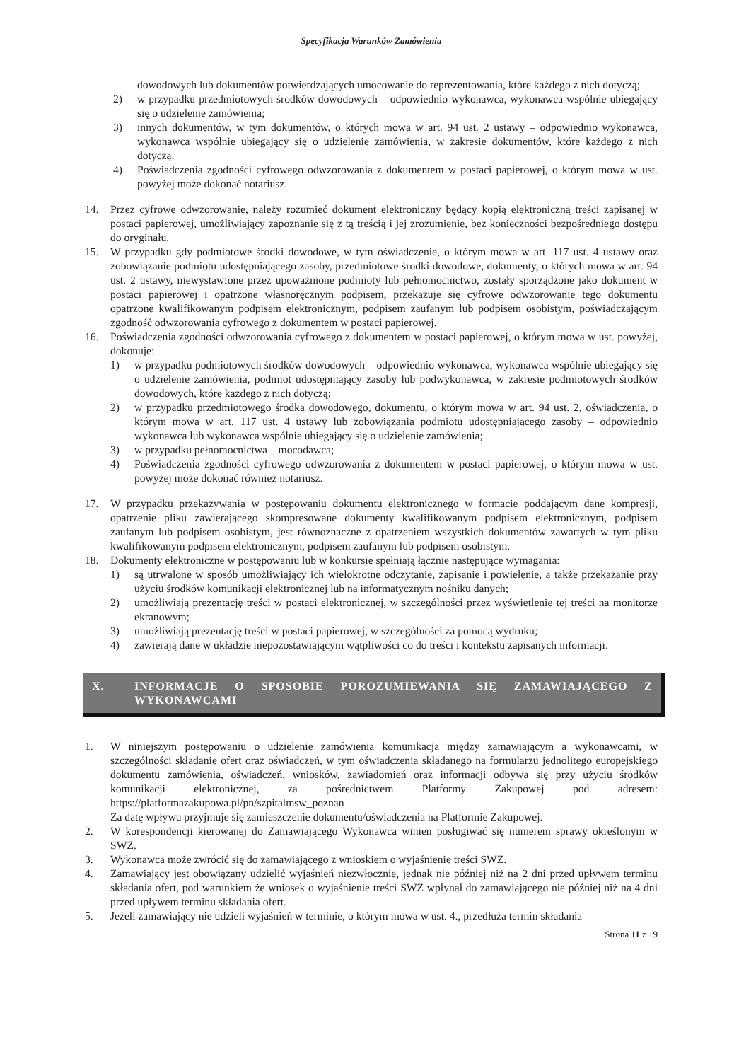Specyfikacja Warunków Zamówienia
dowodowych lub dokumentów potwierdzających umocowanie do reprezentowania, które każdego z nich dotyczą;
2) w przypadku przedmiotowych środków dowodowych – odpowiednio wykonawca, wykonawca wspólnie ubiegający się o udzielenie zamówienia;
3) innych dokumentów, w tym dokumentów, o których mowa w art. 94 ust. 2 ustawy – odpowiednio wykonawca, wykonawca wspólnie ubiegający się o udzielenie zamówienia, w zakresie dokumentów, które każdego z nich dotyczą.
4) Poświadczenia zgodności cyfrowego odwzorowania z dokumentem w postaci papierowej, o którym mowa w ust. powyżej może dokonać notariusz.
14. Przez cyfrowe odwzorowanie, należy rozumieć dokument elektroniczny będący kopią elektroniczną treści zapisanej w postaci papierowej, umożliwiający zapoznanie się z tą treścią i jej zrozumienie, bez konieczności bezpośredniego dostępu do oryginału.
15. W przypadku gdy podmiotowe środki dowodowe, w tym oświadczenie, o którym mowa w art. 117 ust. 4 ustawy oraz zobowiązanie podmiotu udostępniającego zasoby, przedmiotowe środki dowodowe, dokumenty, o których mowa w art. 94 ust. 2 ustawy, niewystawione przez upoważnione podmioty lub pełnomocnictwo, zostały sporządzone jako dokument w postaci papierowej i opatrzone własnoręcznym podpisem, przekazuje się cyfrowe odwzorowanie tego dokumentu opatrzone kwalifikowanym podpisem elektronicznym, podpisem zaufanym lub podpisem osobistym, poświadczającym zgodność odwzorowania cyfrowego z dokumentem w postaci papierowej.
16. Poświadczenia zgodności odwzorowania cyfrowego z dokumentem w postaci papierowej, o którym mowa w ust. powyżej, dokonuje:
1) w przypadku podmiotowych środków dowodowych – odpowiednio wykonawca, wykonawca wspólnie ubiegający się o udzielenie zamówienia, podmiot udostępniający zasoby lub podwykonawca, w zakresie podmiotowych środków dowodowych, które każdego z nich dotyczą;
2) w przypadku przedmiotowego środka dowodowego, dokumentu, o którym mowa w art. 94 ust. 2, oświadczenia, o którym mowa w art. 117 ust. 4 ustawy lub zobowiązania podmiotu udostępniającego zasoby – odpowiednio wykonawca lub wykonawca wspólnie ubiegający się o udzielenie zamówienia;
3) w przypadku pełnomocnictwa – mocodawca;
4) Poświadczenia zgodności cyfrowego odwzorowania z dokumentem w postaci papierowej, o którym mowa w ust. powyżej może dokonać również notariusz.
17. W przypadku przekazywania w postępowaniu dokumentu elektronicznego w formacie poddającym dane kompresji, opatrzenie pliku zawierającego skompresowane dokumenty kwalifikowanym podpisem elektronicznym, podpisem zaufanym lub podpisem osobistym, jest równoznaczne z opatrzeniem wszystkich dokumentów zawartych w tym pliku kwalifikowanym podpisem elektronicznym, podpisem zaufanym lub podpisem osobistym.
18. Dokumenty elektroniczne w postępowaniu lub w konkursie spełniają łącznie następujące wymagania:
1) są utrwalone w sposób umożliwiający ich wielokrotne odczytanie, zapisanie i powielenie, a także przekazanie przy użyciu środków komunikacji elektronicznej lub na informatycznym nośniku danych;
2) umożliwiają prezentację treści w postaci elektronicznej, w szczególności przez wyświetlenie tej treści na monitorze ekranowym;
3) umożliwiają prezentację treści w postaci papierowej, w szczególności za pomocą wydruku;
4) zawierają dane w układzie niepozostawiającym wątpliwości co do treści i kontekstu zapisanych informacji.
X. INFORMACJE O SPOSOBIE POROZUMIEWANIA SIĘ ZAMAWIAJĄCEGO Z WYKONAWCAMI
1. W niniejszym postępowaniu o udzielenie zamówienia komunikacja między zamawiającym a wykonawcami, w szczególności składanie ofert oraz oświadczeń, w tym oświadczenia składanego na formularzu jednolitego europejskiego dokumentu zamówienia, oświadczeń, wniosków, zawiadomień oraz informacji odbywa się przy użyciu środków komunikacji elektronicznej, za pośrednictwem Platformy Zakupowej pod adresem: https://platformazakupowa.pl/pn/szpitalmsw_poznan
Za datę wpływu przyjmuje się zamieszczenie dokumentu/oświadczenia na Platformie Zakupowej.
2. W korespondencji kierowanej do Zamawiającego Wykonawca winien posługiwać się numerem sprawy określonym w SWZ.
3. Wykonawca może zwrócić się do zamawiającego z wnioskiem o wyjaśnienie treści SWZ.
4. Zamawiający jest obowiązany udzielić wyjaśnień niezwłocznie, jednak nie później niż na 2 dni przed upływem terminu składania ofert, pod warunkiem że wniosek o wyjaśnienie treści SWZ wpłynął do zamawiającego nie później niż na 4 dni przed upływem terminu składania ofert.
5. Jeżeli zamawiający nie udzieli wyjaśnień w terminie, o którym mowa w ust. 4., przedłuża termin składania
Strona 11 z 19